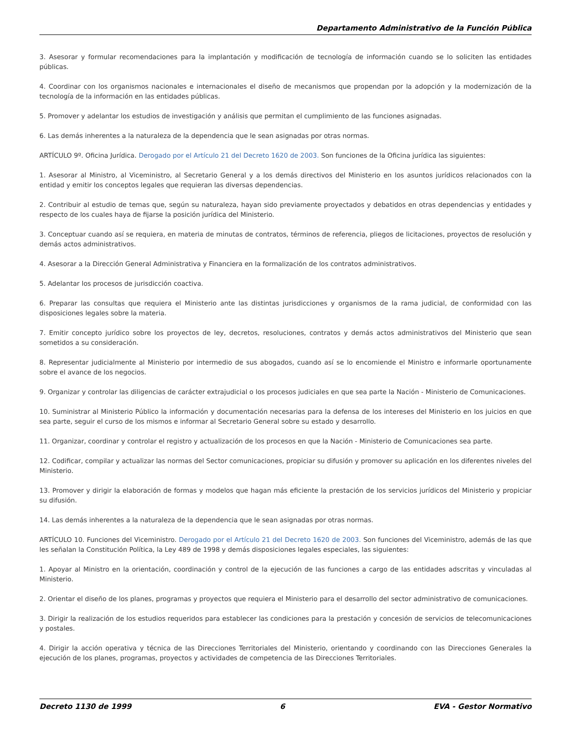Departamento Administrativo de la Función Pública
3. Asesorar y formular recomendaciones para la implantación y modificación de tecnología de información cuando se lo soliciten las entidades públicas.
4. Coordinar con los organismos nacionales e internacionales el diseño de mecanismos que propendan por la adopción y la modernización de la tecnología de la información en las entidades públicas.
5. Promover y adelantar los estudios de investigación y análisis que permitan el cumplimiento de las funciones asignadas.
6. Las demás inherentes a la naturaleza de la dependencia que le sean asignadas por otras normas.
ARTÍCULO 9º. Oficina Jurídica. Derogado por el Artículo 21 del Decreto 1620 de 2003. Son funciones de la Oficina jurídica las siguientes:
1. Asesorar al Ministro, al Viceministro, al Secretario General y a los demás directivos del Ministerio en los asuntos jurídicos relacionados con la entidad y emitir los conceptos legales que requieran las diversas dependencias.
2. Contribuir al estudio de temas que, según su naturaleza, hayan sido previamente proyectados y debatidos en otras dependencias y entidades y respecto de los cuales haya de fijarse la posición jurídica del Ministerio.
3. Conceptuar cuando así se requiera, en materia de minutas de contratos, términos de referencia, pliegos de licitaciones, proyectos de resolución y demás actos administrativos.
4. Asesorar a la Dirección General Administrativa y Financiera en la formalización de los contratos administrativos.
5. Adelantar los procesos de jurisdicción coactiva.
6. Preparar las consultas que requiera el Ministerio ante las distintas jurisdicciones y organismos de la rama judicial, de conformidad con las disposiciones legales sobre la materia.
7. Emitir concepto jurídico sobre los proyectos de ley, decretos, resoluciones, contratos y demás actos administrativos del Ministerio que sean sometidos a su consideración.
8. Representar judicialmente al Ministerio por intermedio de sus abogados, cuando así se lo encomiende el Ministro e informarle oportunamente sobre el avance de los negocios.
9. Organizar y controlar las diligencias de carácter extrajudicial o los procesos judiciales en que sea parte la Nación - Ministerio de Comunicaciones.
10. Suministrar al Ministerio Público la información y documentación necesarias para la defensa de los intereses del Ministerio en los juicios en que sea parte, seguir el curso de los mismos e informar al Secretario General sobre su estado y desarrollo.
11. Organizar, coordinar y controlar el registro y actualización de los procesos en que la Nación - Ministerio de Comunicaciones sea parte.
12. Codificar, compilar y actualizar las normas del Sector comunicaciones, propiciar su difusión y promover su aplicación en los diferentes niveles del Ministerio.
13. Promover y dirigir la elaboración de formas y modelos que hagan más eficiente la prestación de los servicios jurídicos del Ministerio y propiciar su difusión.
14. Las demás inherentes a la naturaleza de la dependencia que le sean asignadas por otras normas.
ARTÍCULO 10. Funciones del Viceministro. Derogado por el Artículo 21 del Decreto 1620 de 2003. Son funciones del Viceministro, además de las que les señalan la Constitución Política, la Ley 489 de 1998 y demás disposiciones legales especiales, las siguientes:
1. Apoyar al Ministro en la orientación, coordinación y control de la ejecución de las funciones a cargo de las entidades adscritas y vinculadas al Ministerio.
2. Orientar el diseño de los planes, programas y proyectos que requiera el Ministerio para el desarrollo del sector administrativo de comunicaciones.
3. Dirigir la realización de los estudios requeridos para establecer las condiciones para la prestación y concesión de servicios de telecomunicaciones y postales.
4. Dirigir la acción operativa y técnica de las Direcciones Territoriales del Ministerio, orientando y coordinando con las Direcciones Generales la ejecución de los planes, programas, proyectos y actividades de competencia de las Direcciones Territoriales.
Decreto 1130 de 1999 6 EVA - Gestor Normativo